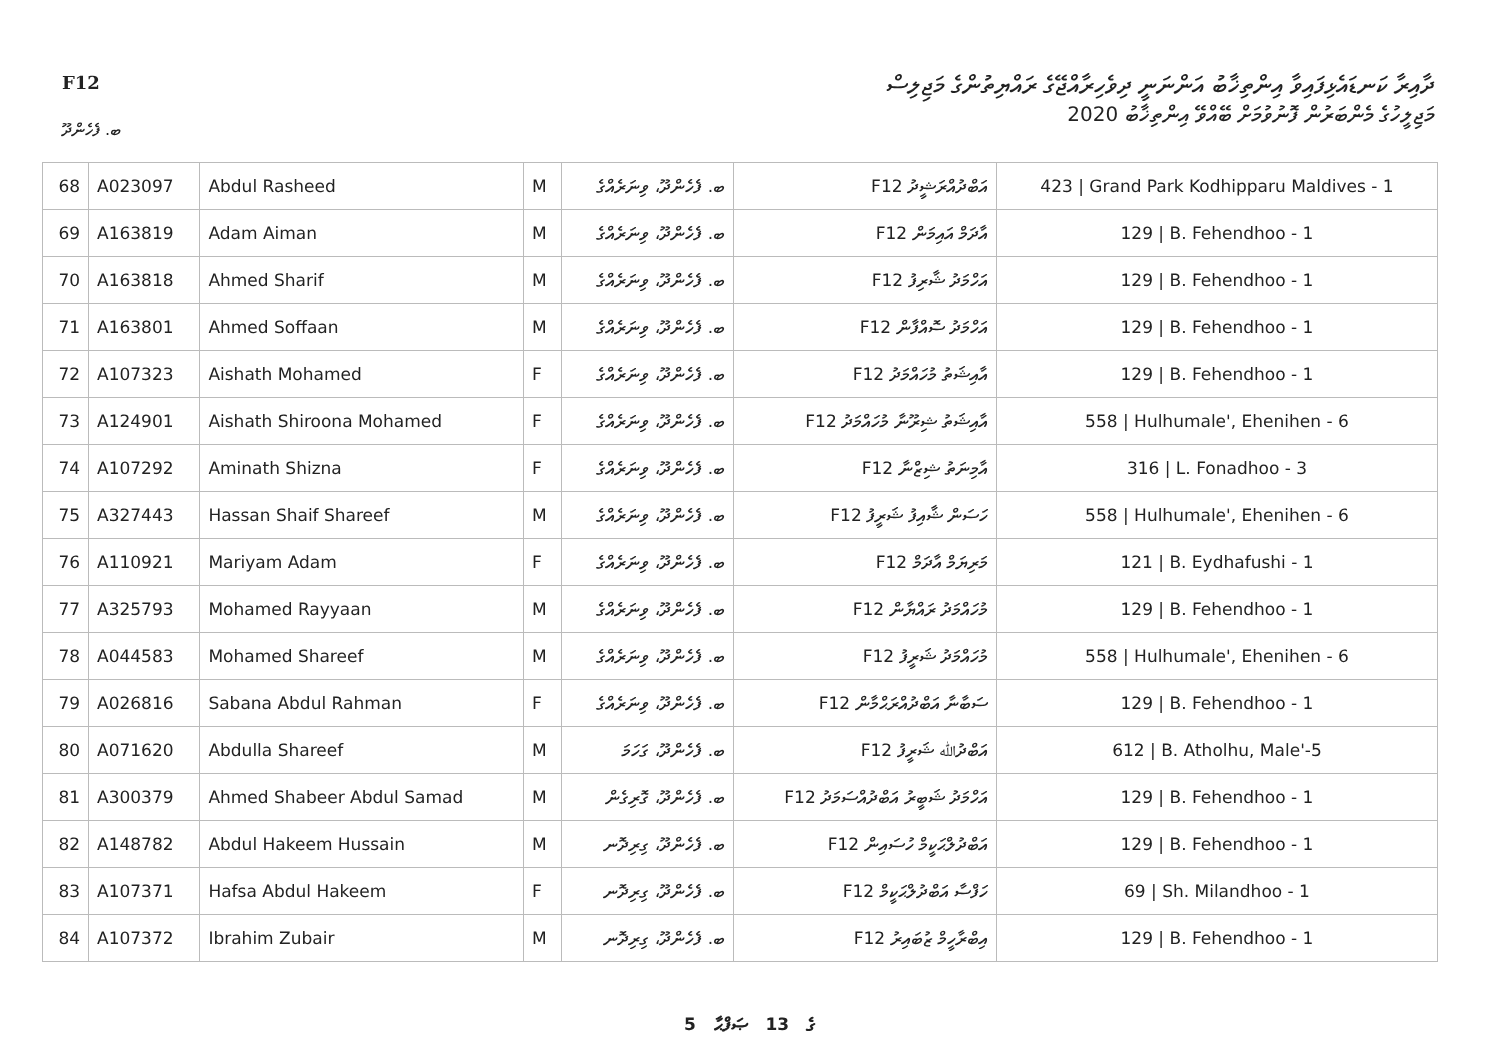ދާއިރާ ކަނޑައެޅިފައިވާ އިންތިޚާބު އަންނަނީ ދިވެހިރާއްޖޭގެ ރައްޔިތުންގެ މަޖިލިސް
މަޖިލީހުގެ މެންބަރުން ފޮނުވުމަށް ބޭއްވޭ އިންތިޚާބު 2020
F12
ބ. ފެހެންދޫ
| 68 | A023097 | Abdul Rasheed | M | ބ. ފެހެންދޫ، ވިނަރެއްގެ | F12 އަބްދުއްރަޝީދު | 423 / Grand Park Kodhipparu Maldives - 1 |
| 69 | A163819 | Adam Aiman | M | ބ. ފެހެންދޫ، ވިނަރެއްގެ | F12 އާދަމް އައިމަން | 129 / B. Fehendhoo - 1 |
| 70 | A163818 | Ahmed Sharif | M | ބ. ފެހެންދޫ، ވިނަރެއްގެ | F12 އަހްމަދު ޝާރިފު | 129 / B. Fehendhoo - 1 |
| 71 | A163801 | Ahmed Soffaan | M | ބ. ފެހެންދޫ، ވިނަރެއްގެ | F12 އަހްމަދު ސޮއްފާން | 129 / B. Fehendhoo - 1 |
| 72 | A107323 | Aishath Mohamed | F | ބ. ފެހެންދޫ، ވިނަރެއްގެ | F12 އާއިޝަތު މުހައްމަދު | 129 / B. Fehendhoo - 1 |
| 73 | A124901 | Aishath Shiroona Mohamed | F | ބ. ފެހެންދޫ، ވިނަރެއްގެ | F12 އާއިޝަތު ޝިރޫނާ މުހައްމަދު | 558 / Hulhumale', Ehenihen - 6 |
| 74 | A107292 | Aminath Shizna | F | ބ. ފެހެންދޫ، ވިނަރެއްގެ | F12 އާމިނަތު ޝިޒްނާ | 316 / L. Fonadhoo - 3 |
| 75 | A327443 | Hassan Shaif Shareef | M | ބ. ފެހެންދޫ، ވިނަރެއްގެ | F12 ހަސަން ޝާއިފު ޝަރީފު | 558 / Hulhumale', Ehenihen - 6 |
| 76 | A110921 | Mariyam Adam | F | ބ. ފެހެންދޫ، ވިނަރެއްގެ | F12 މަރިޔަމް އާދަމް | 121 / B. Eydhafushi - 1 |
| 77 | A325793 | Mohamed Rayyaan | M | ބ. ފެހެންދޫ، ވިނަރެއްގެ | F12 މުހައްމަދު ރައްޔާން | 129 / B. Fehendhoo - 1 |
| 78 | A044583 | Mohamed Shareef | M | ބ. ފެހެންދޫ، ވިނަރެއްގެ | F12 މުހައްމަދު ޝަރީފު | 558 / Hulhumale', Ehenihen - 6 |
| 79 | A026816 | Sabana Abdul Rahman | F | ބ. ފެހެންދޫ، ވިނަރެއްގެ | F12 ސަބާނާ އަބްދުއްރަޙްމާން | 129 / B. Fehendhoo - 1 |
| 80 | A071620 | Abdulla Shareef | M | ބ. ފެހެންދޫ، ގަހަމަ | F12 އަބްދުﷲ ޝަރީފު | 612 / B. Atholhu, Male'-5 |
| 81 | A300379 | Ahmed Shabeer Abdul Samad | M | ބ. ފެހެންދޫ، ގޮރިގެން | F12 އަހްމަދު ޝަބީރު އަބްދުއްސަމަދު | 129 / B. Fehendhoo - 1 |
| 82 | A148782 | Abdul Hakeem Hussain | M | ބ. ފެހެންދޫ، ގިރިދޮނ | F12 އަބްދުލްޙަކީމް ހުސައިން | 129 / B. Fehendhoo - 1 |
| 83 | A107371 | Hafsa Abdul Hakeem | F | ބ. ފެހެންދޫ، ގިރިދޮނ | F12 ހަފްސާ އަބްދުލްޙަކީމް | 69 / Sh. Milandhoo - 1 |
| 84 | A107372 | Ibrahim Zubair | M | ބ. ފެހެންދޫ، ގިރިދޮނ | F12 އިބްރާހީމް ޒުބައިރު | 129 / B. Fehendhoo - 1 |
5 ގެ 13 ޞަފްޙާ